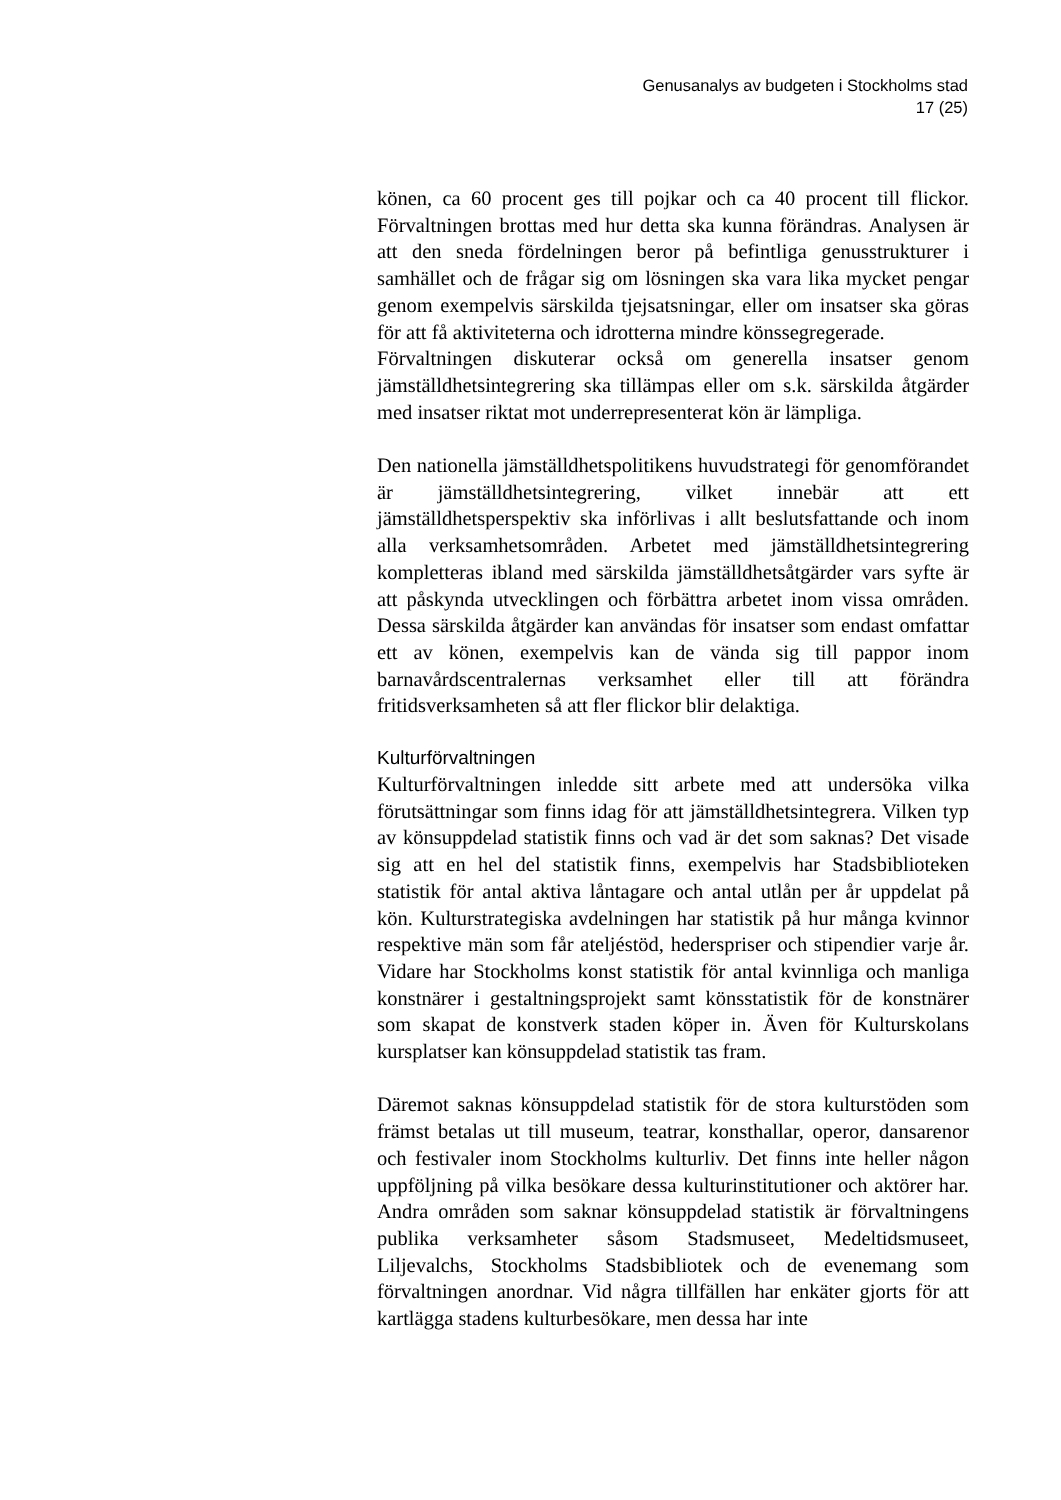Genusanalys av budgeten i Stockholms stad
17 (25)
könen, ca 60 procent ges till pojkar och ca 40 procent till flickor. Förvaltningen brottas med hur detta ska kunna förändras. Analysen är att den sneda fördelningen beror på befintliga genusstrukturer i samhället och de frågar sig om lösningen ska vara lika mycket pengar genom exempelvis särskilda tjejsatsningar, eller om insatser ska göras för att få aktiviteterna och idrotterna mindre könssegregerade.
Förvaltningen diskuterar också om generella insatser genom jämställdhetsintegrering ska tillämpas eller om s.k. särskilda åtgärder med insatser riktat mot underrepresenterat kön är lämpliga.
Den nationella jämställdhetspolitikens huvudstrategi för genomförandet är jämställdhetsintegrering, vilket innebär att ett jämställdhetsperspektiv ska införlivas i allt beslutsfattande och inom alla verksamhetsområden. Arbetet med jämställdhetsintegrering kompletteras ibland med särskilda jämställdhetsåtgärder vars syfte är att påskynda utvecklingen och förbättra arbetet inom vissa områden. Dessa särskilda åtgärder kan användas för insatser som endast omfattar ett av könen, exempelvis kan de vända sig till pappor inom barnavårdscentralernas verksamhet eller till att förändra fritidsverksamheten så att fler flickor blir delaktiga.
Kulturförvaltningen
Kulturförvaltningen inledde sitt arbete med att undersöka vilka förutsättningar som finns idag för att jämställdhetsintegrera. Vilken typ av könsuppdelad statistik finns och vad är det som saknas? Det visade sig att en hel del statistik finns, exempelvis har Stadsbiblioteken statistik för antal aktiva låntagare och antal utlån per år uppdelat på kön. Kulturstrategiska avdelningen har statistik på hur många kvinnor respektive män som får ateljéstöd, hederspriser och stipendier varje år. Vidare har Stockholms konst statistik för antal kvinnliga och manliga konstnärer i gestaltningsprojekt samt könsstatistik för de konstnärer som skapat de konstverk staden köper in. Även för Kulturskolans kursplatser kan könsuppdelad statistik tas fram.
Däremot saknas könsuppdelad statistik för de stora kulturstöden som främst betalas ut till museum, teatrar, konsthallar, operor, dansarenor och festivaler inom Stockholms kulturliv. Det finns inte heller någon uppföljning på vilka besökare dessa kulturinstitutioner och aktörer har. Andra områden som saknar könsuppdelad statistik är förvaltningens publika verksamheter såsom Stadsmuseet, Medeltidsmuseet, Liljevalchs, Stockholms Stadsbibliotek och de evenemang som förvaltningen anordnar. Vid några tillfällen har enkäter gjorts för att kartlägga stadens kulturbesökare, men dessa har inte